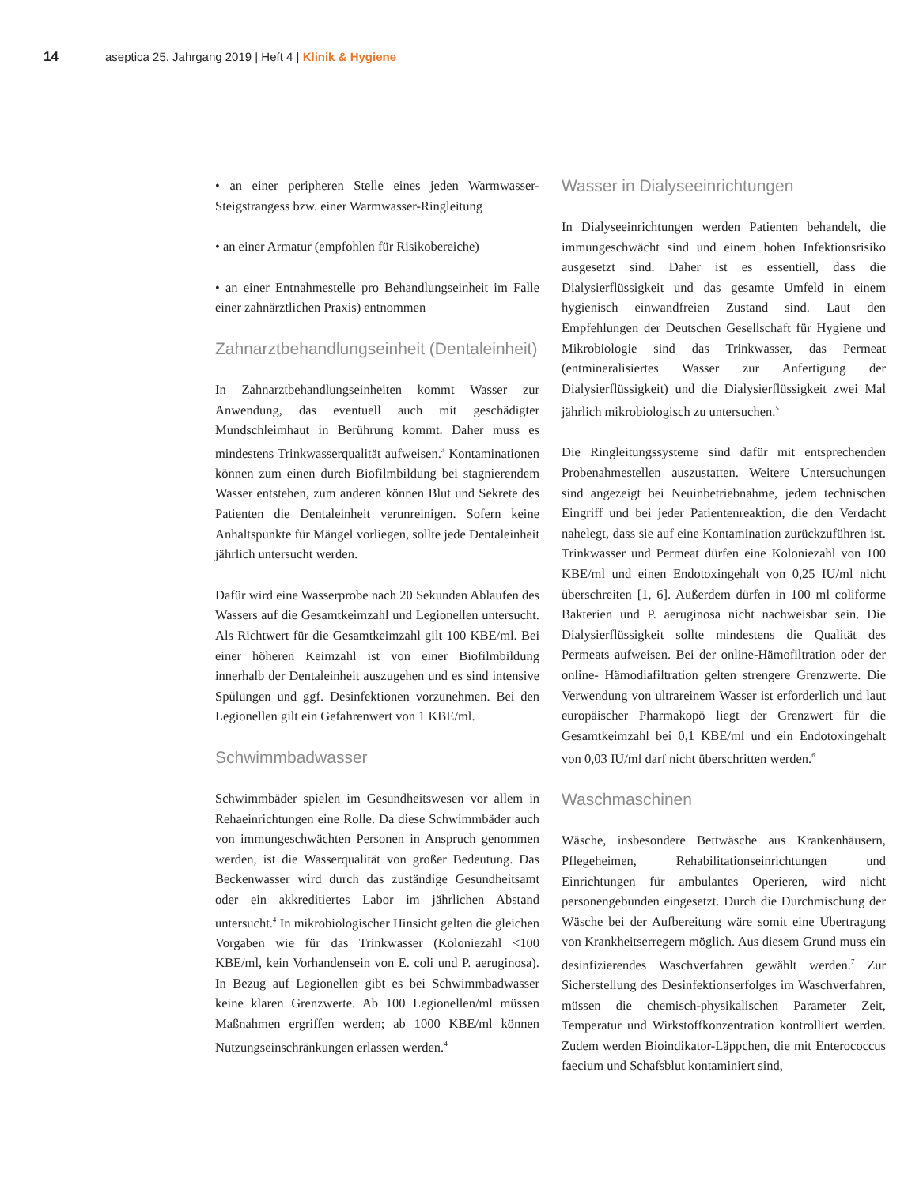14 aseptica 25. Jahrgang 2019 | Heft 4 | Klinik & Hygiene
• an einer peripheren Stelle eines jeden Warmwasser-Steigstrangess bzw. einer Warmwasser-Ringleitung
• an einer Armatur (empfohlen für Risikobereiche)
• an einer Entnahmestelle pro Behandlungseinheit im Falle einer zahnärztlichen Praxis) entnommen
Zahnarztbehandlungseinheit (Dentaleinheit)
In Zahnarztbehandlungseinheiten kommt Wasser zur Anwendung, das eventuell auch mit geschädigter Mundschleimhaut in Berührung kommt. Daher muss es mindestens Trinkwasserqualität aufweisen.<sup>3</sup> Kontaminationen können zum einen durch Biofilmbildung bei stagnierendem Wasser entstehen, zum anderen können Blut und Sekrete des Patienten die Dentaleinheit verunreinigen. Sofern keine Anhaltspunkte für Mängel vorliegen, sollte jede Dentaleinheit jährlich untersucht werden.
Dafür wird eine Wasserprobe nach 20 Sekunden Ablaufen des Wassers auf die Gesamtkeimzahl und Legionellen untersucht. Als Richtwert für die Gesamtkeimzahl gilt 100 KBE/ml. Bei einer höheren Keimzahl ist von einer Biofilmbildung innerhalb der Dentaleinheit auszugehen und es sind intensive Spülungen und ggf. Desinfektionen vorzunehmen. Bei den Legionellen gilt ein Gefahrenwert von 1 KBE/ml.
Schwimmbadwasser
Schwimmbäder spielen im Gesundheitswesen vor allem in Rehaeinrichtungen eine Rolle. Da diese Schwimmbäder auch von immungeschwächten Personen in Anspruch genommen werden, ist die Wasserqualität von großer Bedeutung. Das Beckenwasser wird durch das zuständige Gesundheitsamt oder ein akkreditiertes Labor im jährlichen Abstand untersucht.<sup>4</sup> In mikrobiologischer Hinsicht gelten die gleichen Vorgaben wie für das Trinkwasser (Koloniezahl <100 KBE/ml, kein Vorhandensein von E. coli und P. aeruginosa). In Bezug auf Legionellen gibt es bei Schwimmbadwasser keine klaren Grenzwerte. Ab 100 Legionellen/ml müssen Maßnahmen ergriffen werden; ab 1000 KBE/ml können Nutzungseinschränkungen erlassen werden.<sup>4</sup>
Wasser in Dialyseeinrichtungen
In Dialyseeinrichtungen werden Patienten behandelt, die immungeschwächt sind und einem hohen Infektionsrisiko ausgesetzt sind. Daher ist es essentiell, dass die Dialysierflüssigkeit und das gesamte Umfeld in einem hygienisch einwandfreien Zustand sind. Laut den Empfehlungen der Deutschen Gesellschaft für Hygiene und Mikrobiologie sind das Trinkwasser, das Permeat (entmineralisiertes Wasser zur Anfertigung der Dialysierflüssigkeit) und die Dialysierflüssigkeit zwei Mal jährlich mikrobiologisch zu untersuchen.<sup>5</sup>
Die Ringleitungssysteme sind dafür mit entsprechenden Probenahmestellen auszustatten. Weitere Untersuchungen sind angezeigt bei Neuinbetriebnahme, jedem technischen Eingriff und bei jeder Patientenreaktion, die den Verdacht nahelegt, dass sie auf eine Kontamination zurückzuführen ist. Trinkwasser und Permeat dürfen eine Koloniezahl von 100 KBE/ml und einen Endotoxingehalt von 0,25 IU/ml nicht überschreiten [1, 6]. Außerdem dürfen in 100 ml coliforme Bakterien und P. aeruginosa nicht nachweisbar sein. Die Dialysierflüssigkeit sollte mindestens die Qualität des Permeats aufweisen. Bei der online-Hämofiltration oder der online- Hämodiafiltration gelten strengere Grenzwerte. Die Verwendung von ultrareinem Wasser ist erforderlich und laut europäischer Pharmakopö liegt der Grenzwert für die Gesamtkeimzahl bei 0,1 KBE/ml und ein Endotoxingehalt von 0,03 IU/ml darf nicht überschritten werden.<sup>6</sup>
Waschmaschinen
Wäsche, insbesondere Bettwäsche aus Krankenhäusern, Pflegeheimen, Rehabilitationseinrichtungen und Einrichtungen für ambulantes Operieren, wird nicht personengebunden eingesetzt. Durch die Durchmischung der Wäsche bei der Aufbereitung wäre somit eine Übertragung von Krankheitserregern möglich. Aus diesem Grund muss ein desinfizierendes Waschverfahren gewählt werden.<sup>7</sup> Zur Sicherstellung des Desinfektionserfolges im Waschverfahren, müssen die chemisch-physikalischen Parameter Zeit, Temperatur und Wirkstoffkonzentration kontrolliert werden. Zudem werden Bioindikator-Läppchen, die mit Enterococcus faecium und Schafsblut kontaminiert sind,